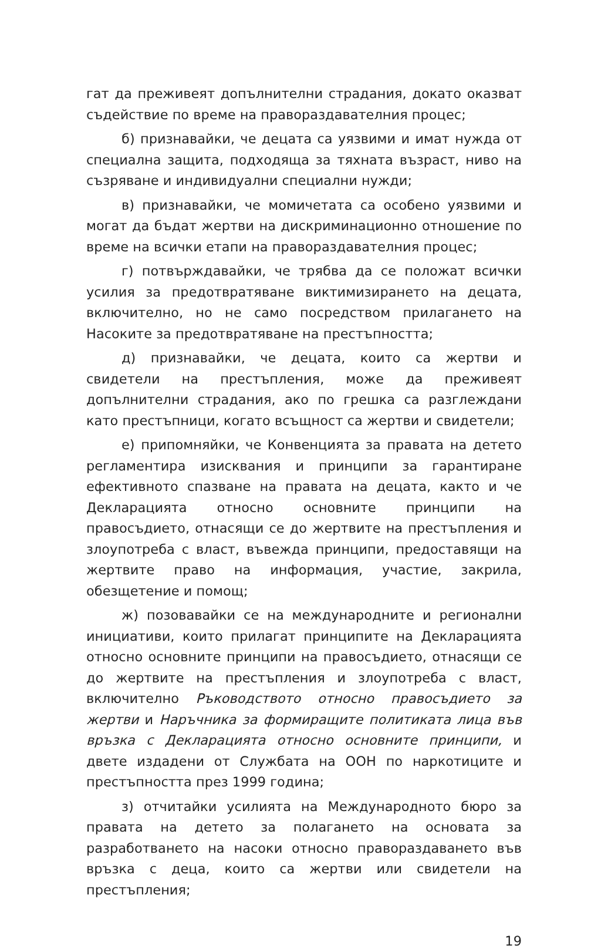гат да преживеят допълнителни страдания, докато оказват съдействие по време на правораздавателния процес;
б) признавайки, че децата са уязвими и имат нужда от специална защита, подходяща за тяхната възраст, ниво на съзряване и индивидуални специални нужди;
в) признавайки, че момичетата са особено уязвими и могат да бъдат жертви на дискриминационно отношение по време на всички етапи на правораздавателния процес;
г) потвърждавайки, че трябва да се положат всички усилия за предотвратяване виктимизирането на децата, включително, но не само посредством прилагането на Насоките за предотвратяване на престъпността;
д) признавайки, че децата, които са жертви и свидетели на престъпления, може да преживеят допълнителни страдания, ако по грешка са разглеждани като престъпници, когато всъщност са жертви и свидетели;
е) припомняйки, че Конвенцията за правата на детето регламентира изисквания и принципи за гарантиране ефективното спазване на правата на децата, както и че Декларацията относно основните принципи на правосъдието, отнасящи се до жертвите на престъпления и злоупотреба с власт, въвежда принципи, предоставящи на жертвите право на информация, участие, закрила, обезщетение и помощ;
ж) позовавайки се на международните и регионални инициативи, които прилагат принципите на Декларацията относно основните принципи на правосъдието, отнасящи се до жертвите на престъпления и злоупотреба с власт, включително Ръководството относно правосъдието за жертви и Наръчника за формиращите политиката лица във връзка с Декларацията относно основните принципи, и двете издадени от Службата на ООН по наркотиците и престъпността през 1999 година;
з) отчитайки усилията на Международното бюро за правата на детето за полагането на основата за разработването на насоки относно правораздаването във връзка с деца, които са жертви или свидетели на престъпления;
19